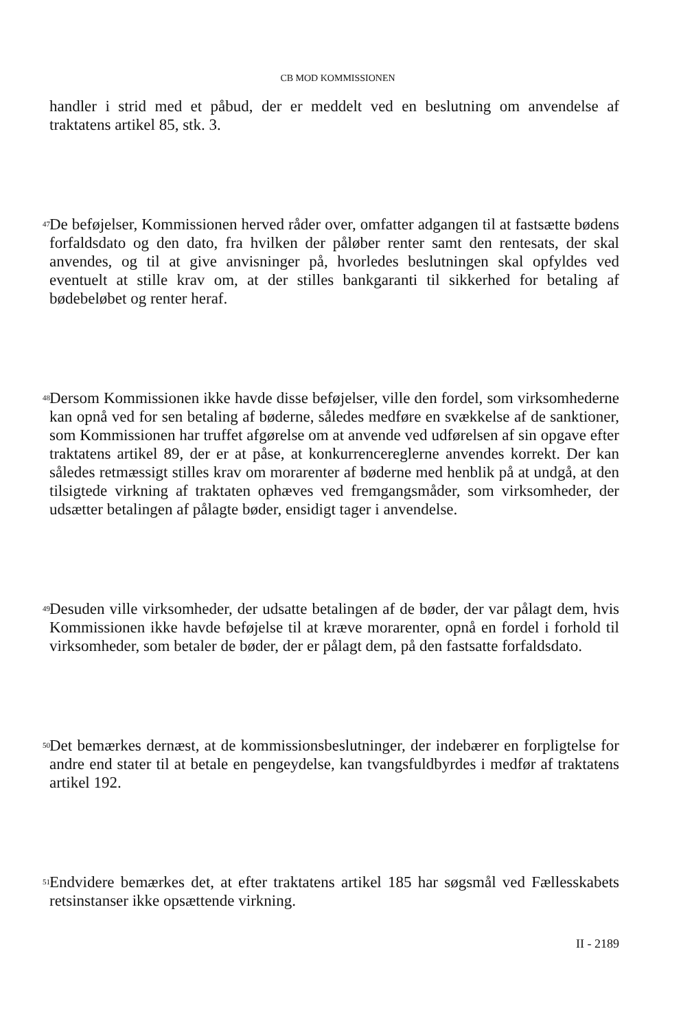CB MOD KOMMISSIONEN
handler i strid med et påbud, der er meddelt ved en beslutning om anvendelse af traktatens artikel 85, stk. 3.
47
De beføjelser, Kommissionen herved råder over, omfatter adgangen til at fastsætte bødens forfaldsdato og den dato, fra hvilken der påløber renter samt den rentesats, der skal anvendes, og til at give anvisninger på, hvorledes beslutningen skal opfyldes ved eventuelt at stille krav om, at der stilles bankgaranti til sikkerhed for betaling af bødebeløbet og renter heraf.
48
Dersom Kommissionen ikke havde disse beføjelser, ville den fordel, som virksomhederne kan opnå ved for sen betaling af bøderne, således medføre en svækkelse af de sanktioner, som Kommissionen har truffet afgørelse om at anvende ved udførelsen af sin opgave efter traktatens artikel 89, der er at påse, at konkurrencereglerne anvendes korrekt. Der kan således retmæssigt stilles krav om morarenter af bøderne med henblik på at undgå, at den tilsigtede virkning af traktaten ophæves ved fremgangsmåder, som virksomheder, der udsætter betalingen af pålagte bøder, ensidigt tager i anvendelse.
49
Desuden ville virksomheder, der udsatte betalingen af de bøder, der var pålagt dem, hvis Kommissionen ikke havde beføjelse til at kræve morarenter, opnå en fordel i forhold til virksomheder, som betaler de bøder, der er pålagt dem, på den fastsatte forfaldsdato.
50
Det bemærkes dernæst, at de kommissionsbeslutninger, der indebærer en forpligtelse for andre end stater til at betale en pengeydelse, kan tvangsfuldbyrdes i medfør af traktatens artikel 192.
51
Endvidere bemærkes det, at efter traktatens artikel 185 har søgsmål ved Fællesskabets retsinstanser ikke opsættende virkning.
II - 2189